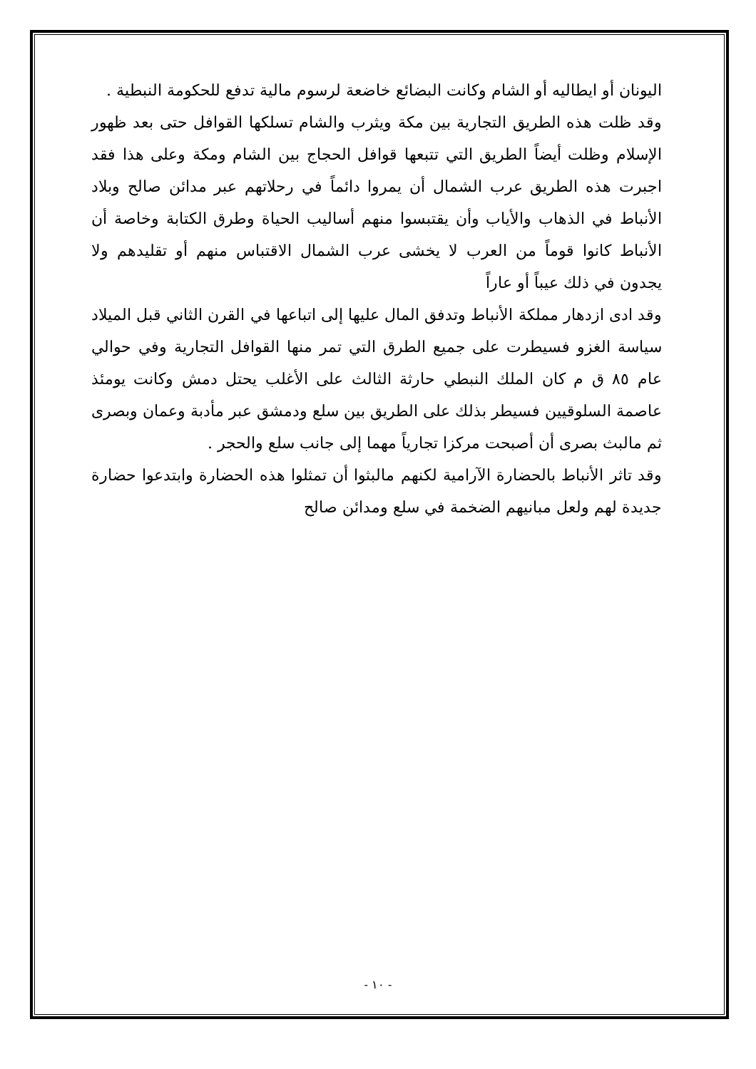اليونان أو ايطاليه أو الشام وكانت البضائع خاضعة لرسوم مالية تدفع للحكومة النبطية .
وقد ظلت هذه الطريق التجارية بين مكة ويثرب والشام تسلكها القوافل حتى بعد ظهور الإسلام وظلت أيضاً الطريق التي تتبعها قوافل الحجاج بين الشام ومكة وعلى هذا فقد اجبرت هذه الطريق عرب الشمال أن يمروا دائماً في رحلاتهم عبر مدائن صالح وبلاد الأنباط في الذهاب والأياب وأن يقتبسوا منهم أساليب الحياة وطرق الكتابة وخاصة أن الأنباط كانوا قوماً من العرب لا يخشى عرب الشمال الاقتباس منهم أو تقليدهم ولا يجدون في ذلك عيباً أو عاراً
وقد ادى ازدهار مملكة الأنباط وتدفق المال عليها إلى اتباعها في القرن الثاني قبل الميلاد سياسة الغزو فسيطرت على جميع الطرق التي تمر منها القوافل التجارية وفي حوالي عام ٨٥ ق م كان الملك النبطي حارثة الثالث على الأغلب يحتل دمش وكانت يومئذ عاصمة السلوقيين فسيطر بذلك على الطريق بين سلع ودمشق عبر مأدبة وعمان وبصرى ثم مالبث بصرى أن أصبحت مركزا تجارياً مهما إلى جانب سلع والحجر .
وقد تاثر الأنباط بالحضارة الآرامية لكنهم مالبثوا أن تمثلوا هذه الحضارة وابتدعوا حضارة جديدة لهم ولعل مبانيهم الضخمة في سلع ومدائن صالح
- ١٠ -